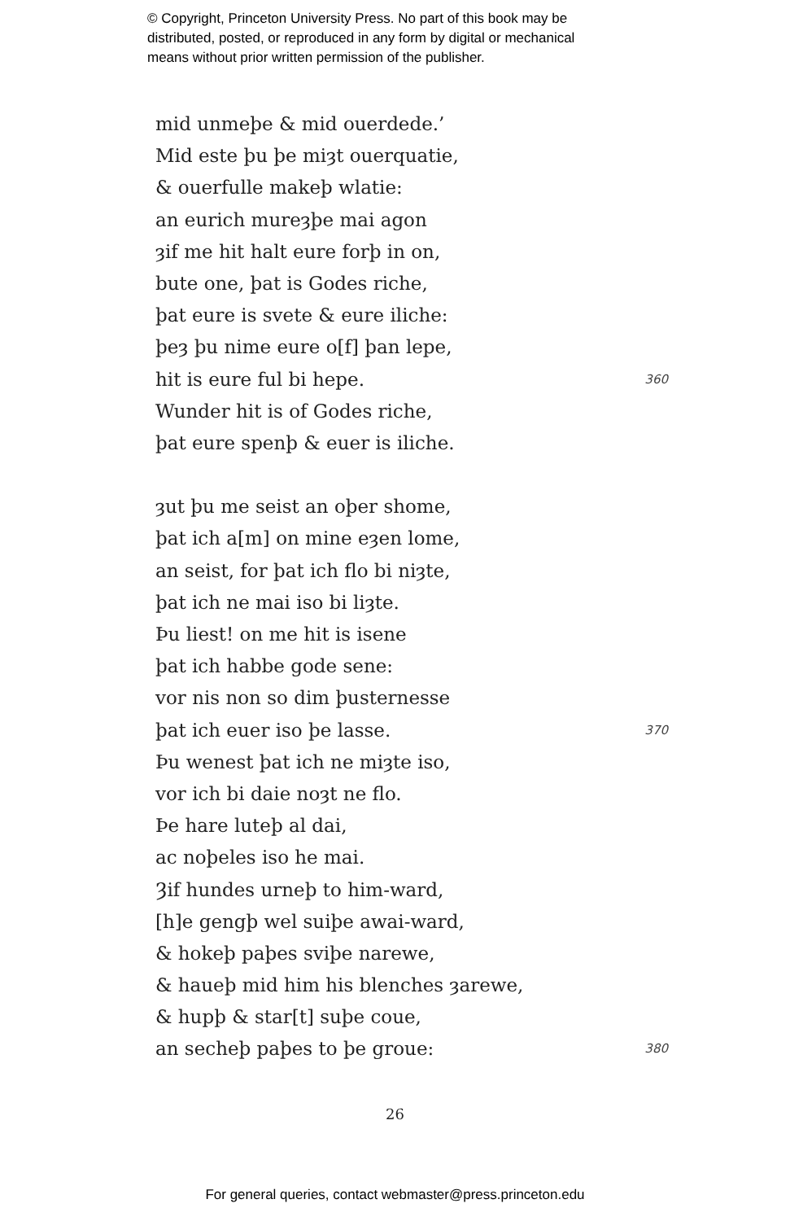© Copyright, Princeton University Press. No part of this book may be
distributed, posted, or reproduced in any form by digital or mechanical
means without prior written permission of the publisher.
mid unmeþe & mid ouerdede.’
Mid este þu þe miȝt ouerquatie,
& ouerfulle makeþ wlatie:
an eurich mureȝþe mai agon
ȝif me hit halt eure forþ in on,
bute one, þat is Godes riche,
þat eure is svete & eure iliche:
þeȝ þu nime eure o[f] þan lepe,
hit is eure ful bi hepe. 360
Wunder hit is of Godes riche,
þat eure spenþ & euer is iliche.
ȝut þu me seist an oþer shome,
þat ich a[m] on mine eȝen lome,
an seist, for þat ich flo bi niȝte,
þat ich ne mai iso bi liȝte.
Þu liest! on me hit is isene
þat ich habbe gode sene:
vor nis non so dim þusternesse
þat ich euer iso þe lasse. 370
Þu wenest þat ich ne miȝte iso,
vor ich bi daie noȝt ne flo.
Þe hare luteþ al dai,
ac noþeles iso he mai.
Ȝif hundes urneþ to him-ward,
[h]e gengþ wel suiþe awai-ward,
& hokeþ paþes sviþe narewe,
& haueþ mid him his blenches ȝarewe,
& hupþ & star[t] suþe coue,
an secheþ paþes to þe groue: 380
26
For general queries, contact webmaster@press.princeton.edu